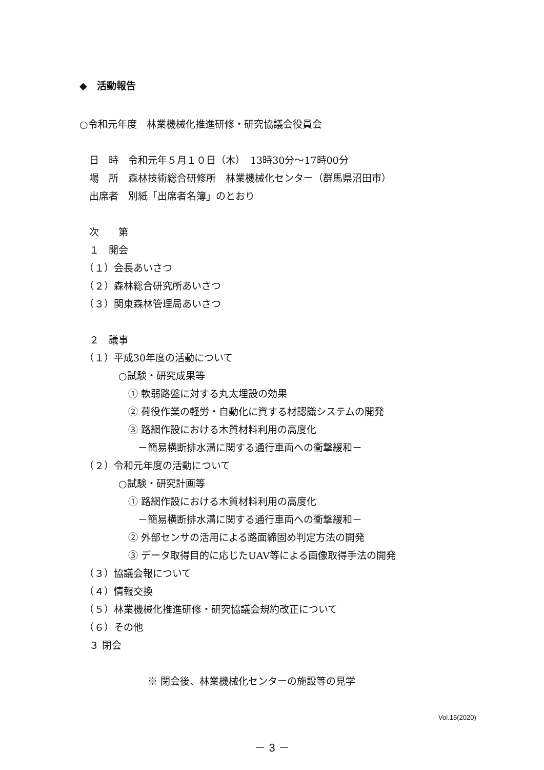◆　活動報告
○令和元年度　林業機械化推進研修・研究協議会役員会
　日　時　令和元年５月１０日（木）　13時30分～17時00分
　場　所　森林技術総合研修所　林業機械化センター（群馬県沼田市）
　出席者　別紙「出席者名簿」のとおり
　次　　第
　１　開会
　（１）会長あいさつ
　（２）森林総合研究所あいさつ
　（３）関東森林管理局あいさつ
　２　議事
　（１）平成30年度の活動について
　　　　○試験・研究成果等
　　　　　① 軟弱路盤に対する丸太埋設の効果
　　　　　② 荷役作業の軽労・自動化に資する材認識システムの開発
　　　　　③ 路網作設における木質材料利用の高度化
　　　　　　－簡易横断排水溝に関する通行車両への衝撃緩和－
　（２）令和元年度の活動について
　　　　○試験・研究計画等
　　　　　① 路網作設における木質材料利用の高度化
　　　　　　－簡易横断排水溝に関する通行車両への衝撃緩和－
　　　　　② 外部センサの活用による路面締固め判定方法の開発
　　　　　③ データ取得目的に応じたUAV等による画像取得手法の開発
　（３）協議会報について
　（４）情報交換
　（５）林業機械化推進研修・研究協議会規約改正について
　（６）その他
　３ 閉会
　　　　　　　※ 閉会後、林業機械化センターの施設等の見学
Vol.15(2020)
－ 3 －